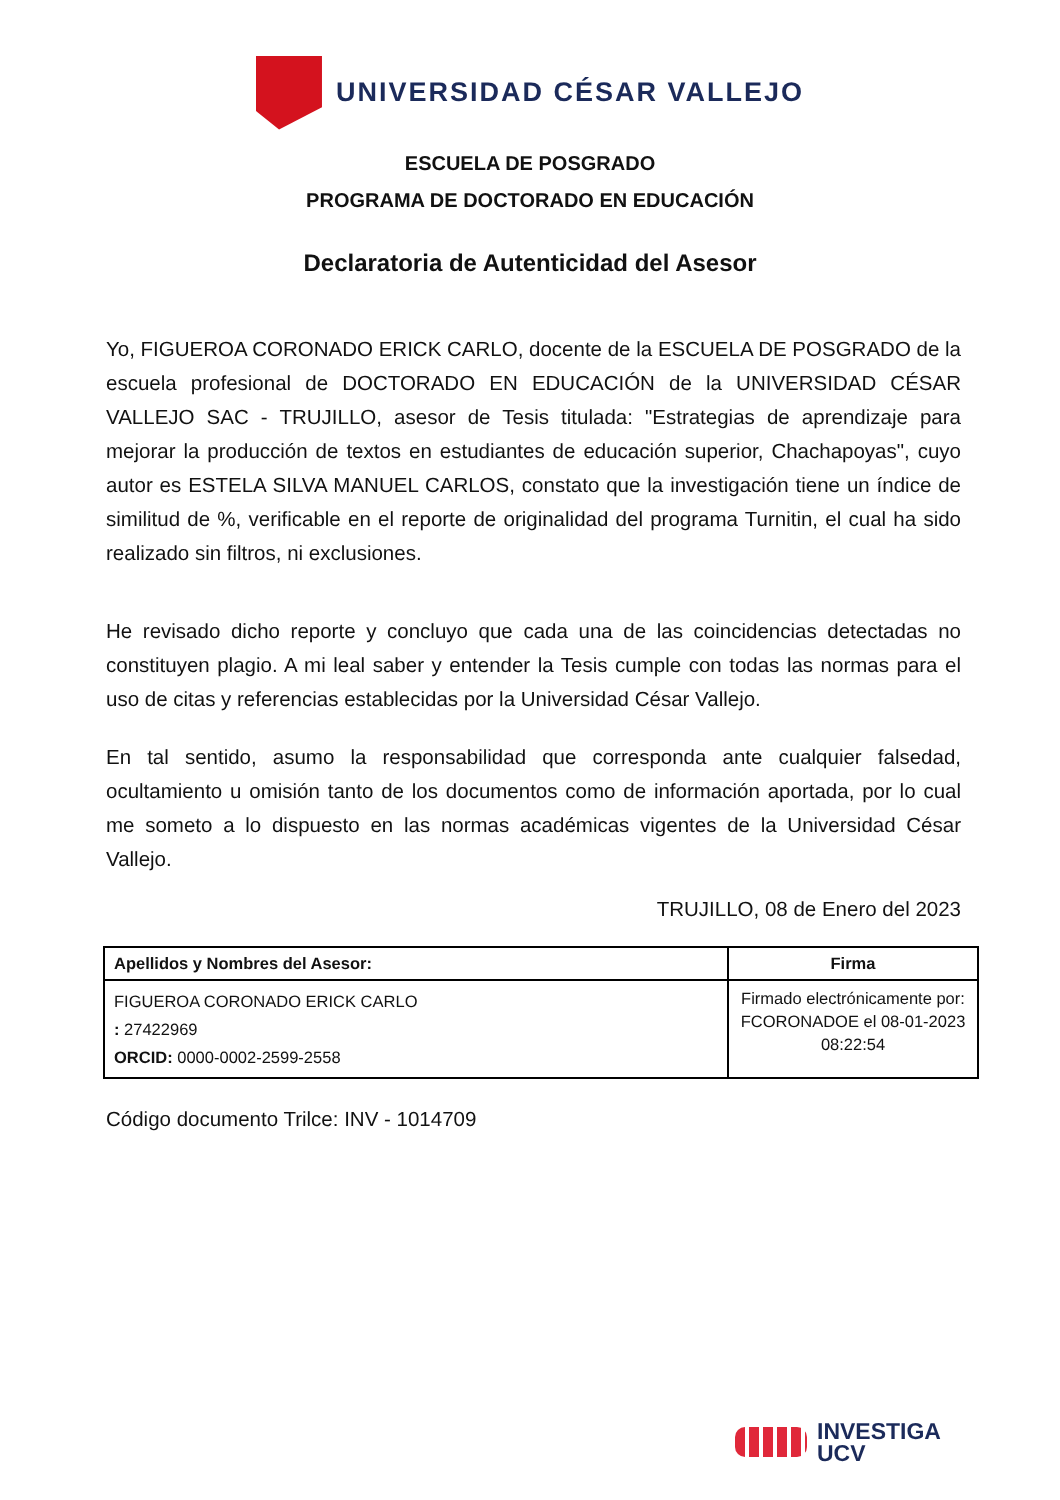UNIVERSIDAD CÉSAR VALLEJO
ESCUELA DE POSGRADO
PROGRAMA DE DOCTORADO EN EDUCACIÓN
Declaratoria de Autenticidad del Asesor
Yo, FIGUEROA CORONADO ERICK CARLO, docente de la ESCUELA DE POSGRADO de la escuela profesional de DOCTORADO EN EDUCACIÓN de la UNIVERSIDAD CÉSAR VALLEJO SAC - TRUJILLO, asesor de Tesis titulada: "Estrategias de aprendizaje para mejorar la producción de textos en estudiantes de educación superior, Chachapoyas", cuyo autor es ESTELA SILVA MANUEL CARLOS, constato que la investigación tiene un índice de similitud de %, verificable en el reporte de originalidad del programa Turnitin, el cual ha sido realizado sin filtros, ni exclusiones.
He revisado dicho reporte y concluyo que cada una de las coincidencias detectadas no constituyen plagio. A mi leal saber y entender la Tesis cumple con todas las normas para el uso de citas y referencias establecidas por la Universidad César Vallejo.
En tal sentido, asumo la responsabilidad que corresponda ante cualquier falsedad, ocultamiento u omisión tanto de los documentos como de información aportada, por lo cual me someto a lo dispuesto en las normas académicas vigentes de la Universidad César Vallejo.
TRUJILLO, 08 de Enero del 2023
| Apellidos y Nombres del Asesor: | Firma |
| --- | --- |
| FIGUEROA CORONADO ERICK CARLO : 27422969 ORCID: 0000-0002-2599-2558 | Firmado electrónicamente por: FCORONADOE el 08-01-2023 08:22:54 |
Código documento Trilce: INV - 1014709
INVESTIGA
UCV